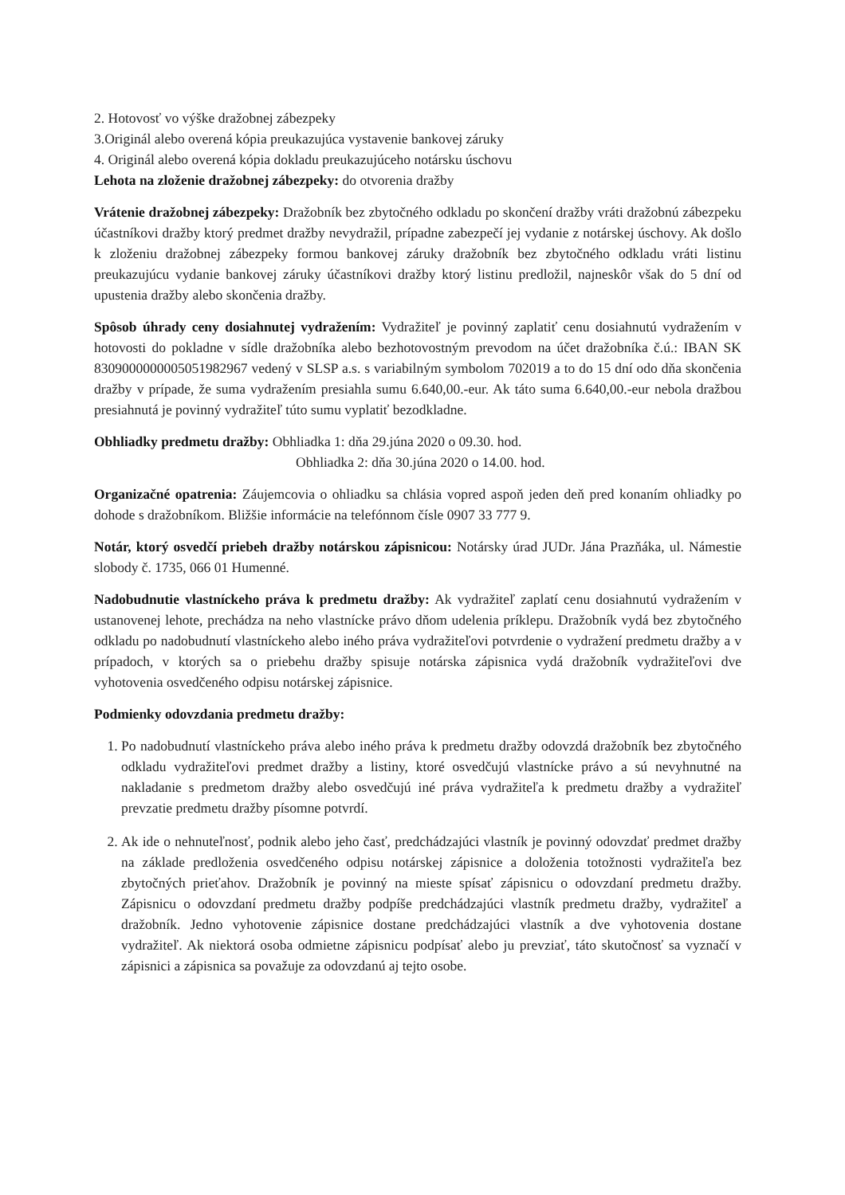2. Hotovosť vo výške dražobnej zábezpeky
3.Originál alebo overená kópia preukazujúca vystavenie bankovej záruky
4. Originál alebo overená kópia dokladu preukazujúceho notársku úschovu
Lehota na zloženie dražobnej zábezpeky: do otvorenia dražby
Vrátenie dražobnej zábezpeky: Dražobník bez zbytočného odkladu po skončení dražby vráti dražobnú zábezpeku účastníkovi dražby ktorý predmet dražby nevydražil, prípadne zabezpečí jej vydanie z notárskej úschovy. Ak došlo k zloženiu dražobnej zábezpeky formou bankovej záruky dražobník bez zbytočného odkladu vráti listinu preukazujúcu vydanie bankovej záruky účastníkovi dražby ktorý listinu predložil, najneskôr však do 5 dní od upustenia dražby alebo skončenia dražby.
Spôsob úhrady ceny dosiahnutej vydražením: Vydražiteľ je povinný zaplatiť cenu dosiahnutú vydražením v hotovosti do pokladne v sídle dražobníka alebo bezhotovostným prevodom na účet dražobníka č.ú.: IBAN SK 8309000000005051982967 vedený v SLSP a.s. s variabilným symbolom 702019 a to do 15 dní odo dňa skončenia dražby v prípade, že suma vydražením presiahla sumu 6.640,00.-eur. Ak táto suma 6.640,00.-eur nebola dražbou presiahnutá je povinný vydražiteľ túto sumu vyplatiť bezodkladne.
Obhliadky predmetu dražby: Obhliadka 1: dňa 29.júna 2020 o 09.30. hod.
Obhliadka 2: dňa 30.júna 2020 o 14.00. hod.
Organizačné opatrenia: Záujemcovia o ohliadku sa chlásia vopred aspoň jeden deň pred konaním ohliadky po dohode s dražobníkom. Bližšie informácie na telefónnom čísle 0907 33 777 9.
Notár, ktorý osvedčí priebeh dražby notárskou zápisnicou: Notársky úrad JUDr. Jána Prazňáka, ul. Námestie slobody č. 1735, 066 01 Humenné.
Nadobudnutie vlastníckeho práva k predmetu dražby: Ak vydražiteľ zaplatí cenu dosiahnutú vydražením v ustanovenej lehote, prechádza na neho vlastnícke právo dňom udelenia príklepu. Dražobník vydá bez zbytočného odkladu po nadobudnutí vlastníckeho alebo iného práva vydražiteľovi potvrdenie o vydražení predmetu dražby a v prípadoch, v ktorých sa o priebehu dražby spisuje notárska zápisnica vydá dražobník vydražiteľovi dve vyhotovenia osvedčeného odpisu notárskej zápisnice.
Podmienky odovzdania predmetu dražby:
1. Po nadobudnutí vlastníckeho práva alebo iného práva k predmetu dražby odovzdá dražobník bez zbytočného odkladu vydražiteľovi predmet dražby a listiny, ktoré osvedčujú vlastnícke právo a sú nevyhnutné na nakladanie s predmetom dražby alebo osvedčujú iné práva vydražiteľa k predmetu dražby a vydražiteľ prevzatie predmetu dražby písomne potvrdí.
2. Ak ide o nehnuteľnosť, podnik alebo jeho časť, predchádzajúci vlastník je povinný odovzdať predmet dražby na základe predloženia osvedčeného odpisu notárskej zápisnice a doloženia totožnosti vydražiteľa bez zbytočných prieťahov. Dražobník je povinný na mieste spísať zápisnicu o odovzdaní predmetu dražby. Zápisnicu o odovzdaní predmetu dražby podpíše predchádzajúci vlastník predmetu dražby, vydražiteľ a dražobník. Jedno vyhotovenie zápisnice dostane predchádzajúci vlastník a dve vyhotovenia dostane vydražiteľ. Ak niektorá osoba odmietne zápisnicu podpísať alebo ju prevziať, táto skutočnosť sa vyznačí v zápisnici a zápisnica sa považuje za odovzdanú aj tejto osobe.